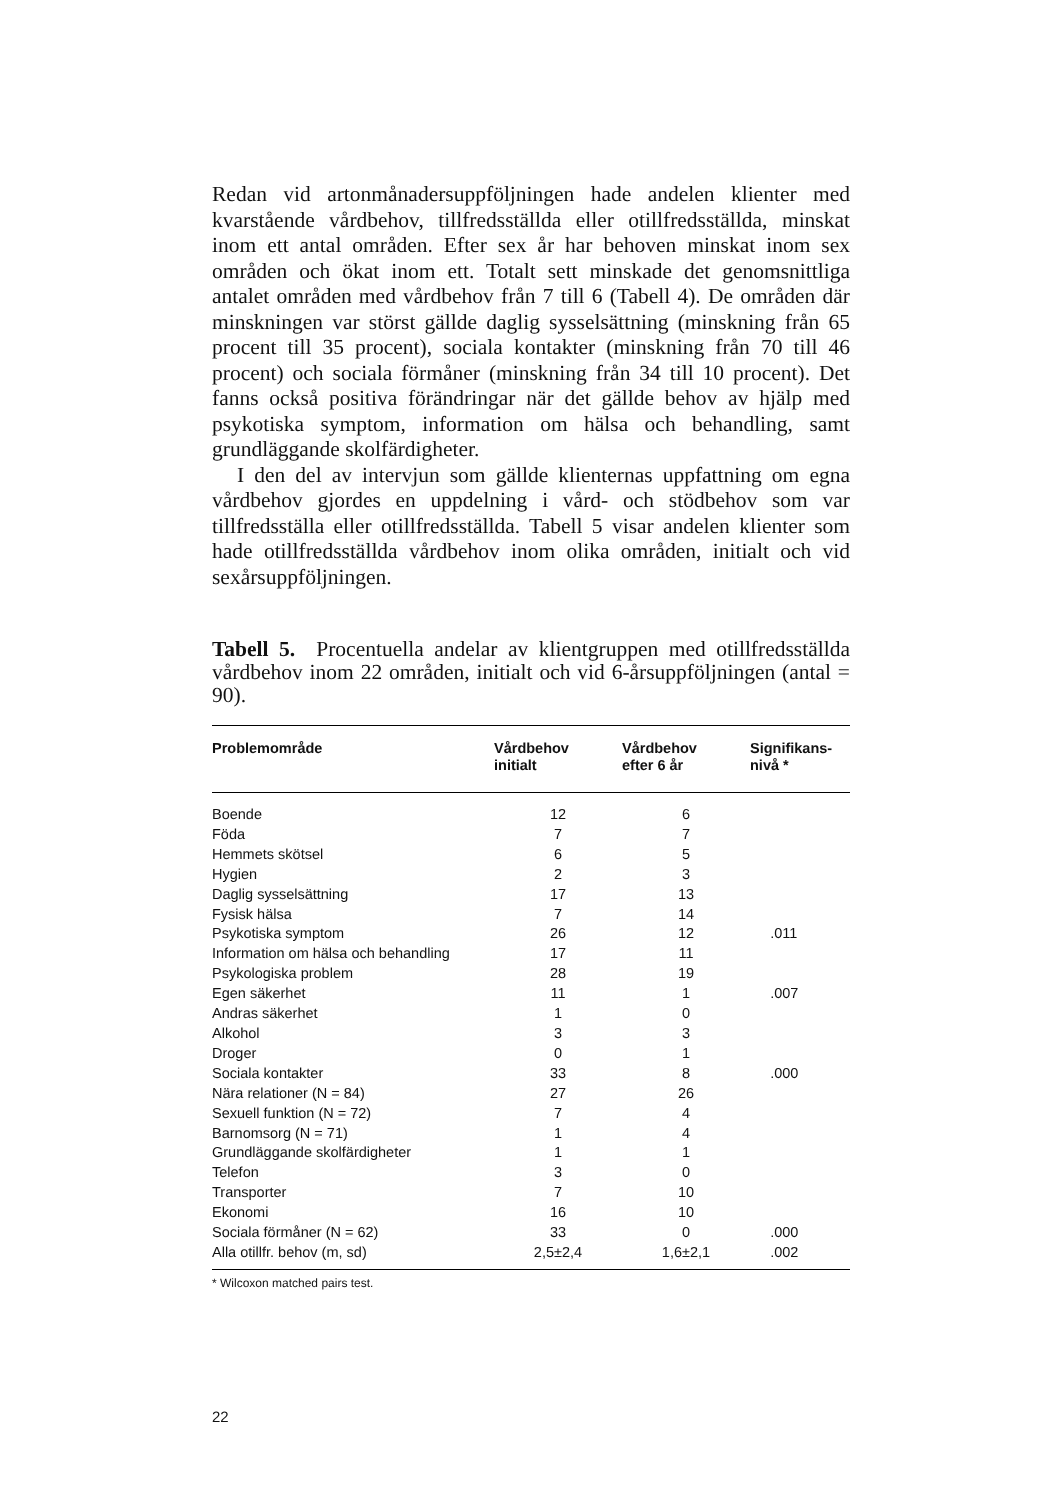Redan vid artonmånadersuppföljningen hade andelen klienter med kvarstående vårdbehov, tillfredsställda eller otillfredsställda, minskat inom ett antal områden. Efter sex år har behoven minskat inom sex områden och ökat inom ett. Totalt sett minskade det genomsnittliga antalet områden med vårdbehov från 7 till 6 (Tabell 4). De områden där minskningen var störst gällde daglig sysselsättning (minskning från 65 procent till 35 procent), sociala kontakter (minskning från 70 till 46 procent) och sociala förmåner (minskning från 34 till 10 procent). Det fanns också positiva förändringar när det gällde behov av hjälp med psykotiska symptom, information om hälsa och behandling, samt grundläggande skolfärdigheter.
I den del av intervjun som gällde klienternas uppfattning om egna vårdbehov gjordes en uppdelning i vård- och stödbehov som var tillfredsställa eller otillfredsställda. Tabell 5 visar andelen klienter som hade otillfredsställda vårdbehov inom olika områden, initialt och vid sexårsuppföljningen.
Tabell 5. Procentuella andelar av klientgruppen med otillfredsställda vårdbehov inom 22 områden, initialt och vid 6-årsuppföljningen (antal = 90).
| Problemområde | Vårdbehov initialt | Vårdbehov efter 6 år | Signifikans- nivå * |
| --- | --- | --- | --- |
| Boende | 12 | 6 | |
| Föda | 7 | 7 | |
| Hemmets skötsel | 6 | 5 | |
| Hygien | 2 | 3 | |
| Daglig sysselsättning | 17 | 13 | |
| Fysisk hälsa | 7 | 14 | |
| Psykotiska symptom | 26 | 12 | .011 |
| Information om hälsa och behandling | 17 | 11 | |
| Psykologiska problem | 28 | 19 | |
| Egen säkerhet | 11 | 1 | .007 |
| Andras säkerhet | 1 | 0 | |
| Alkohol | 3 | 3 | |
| Droger | 0 | 1 | |
| Sociala kontakter | 33 | 8 | .000 |
| Nära relationer (N = 84) | 27 | 26 | |
| Sexuell funktion (N = 72) | 7 | 4 | |
| Barnomsorg (N = 71) | 1 | 4 | |
| Grundläggande skolfärdigheter | 1 | 1 | |
| Telefon | 3 | 0 | |
| Transporter | 7 | 10 | |
| Ekonomi | 16 | 10 | |
| Sociala förmåner (N = 62) | 33 | 0 | .000 |
| Alla otillfr. behov (m, sd) | 2,5±2,4 | 1,6±2,1 | .002 |
* Wilcoxon matched pairs test.
22